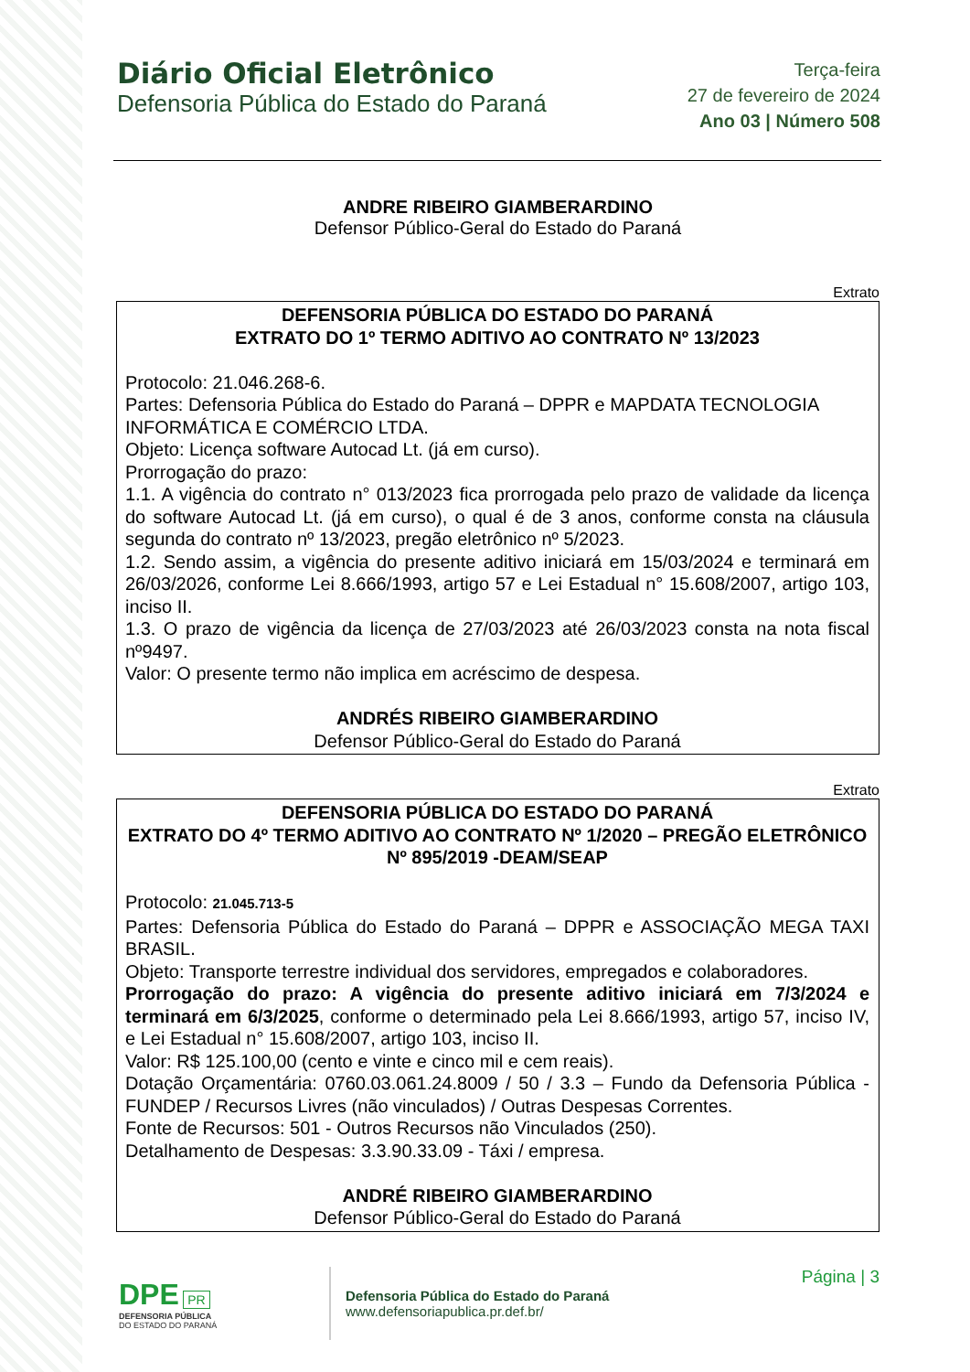Diário Oficial Eletrônico
Defensoria Pública do Estado do Paraná
Terça-feira
27 de fevereiro de 2024
Ano 03 | Número 508
ANDRE RIBEIRO GIAMBERARDINO
Defensor Público-Geral do Estado do Paraná
Extrato
DEFENSORIA PÚBLICA DO ESTADO DO PARANÁ
EXTRATO DO 1º TERMO ADITIVO AO CONTRATO Nº 13/2023
Protocolo: 21.046.268-6.
Partes: Defensoria Pública do Estado do Paraná – DPPR e MAPDATA TECNOLOGIA INFORMÁTICA E COMÉRCIO LTDA.
Objeto: Licença software Autocad Lt. (já em curso).
Prorrogação do prazo:
1.1. A vigência do contrato n° 013/2023 fica prorrogada pelo prazo de validade da licença do software Autocad Lt. (já em curso), o qual é de 3 anos, conforme consta na cláusula segunda do contrato nº 13/2023, pregão eletrônico nº 5/2023.
1.2. Sendo assim, a vigência do presente aditivo iniciará em 15/03/2024 e terminará em 26/03/2026, conforme Lei 8.666/1993, artigo 57 e Lei Estadual n° 15.608/2007, artigo 103, inciso II.
1.3. O prazo de vigência da licença de 27/03/2023 até 26/03/2023 consta na nota fiscal nº9497.
Valor: O presente termo não implica em acréscimo de despesa.
ANDRÉS RIBEIRO GIAMBERARDINO
Defensor Público-Geral do Estado do Paraná
Extrato
DEFENSORIA PÚBLICA DO ESTADO DO PARANÁ
EXTRATO DO 4º TERMO ADITIVO AO CONTRATO Nº 1/2020 – PREGÃO ELETRÔNICO Nº 895/2019 -DEAM/SEAP
Protocolo: 21.045.713-5
Partes: Defensoria Pública do Estado do Paraná – DPPR e ASSOCIAÇÃO MEGA TAXI BRASIL.
Objeto: Transporte terrestre individual dos servidores, empregados e colaboradores.
Prorrogação do prazo: A vigência do presente aditivo iniciará em 7/3/2024 e terminará em 6/3/2025, conforme o determinado pela Lei 8.666/1993, artigo 57, inciso IV, e Lei Estadual n° 15.608/2007, artigo 103, inciso II.
Valor: R$ 125.100,00 (cento e vinte e cinco mil e cem reais).
Dotação Orçamentária: 0760.03.061.24.8009 / 50 / 3.3 – Fundo da Defensoria Pública - FUNDEP / Recursos Livres (não vinculados) / Outras Despesas Correntes.
Fonte de Recursos: 501 - Outros Recursos não Vinculados (250).
Detalhamento de Despesas: 3.3.90.33.09 - Táxi / empresa.
ANDRÉ RIBEIRO GIAMBERARDINO
Defensor Público-Geral do Estado do Paraná
DPE PR
DEFENSORIA PÚBLICA
DO ESTADO DO PARANÁ
Defensoria Pública do Estado do Paraná
www.defensoriapublica.pr.def.br/
Página | 3